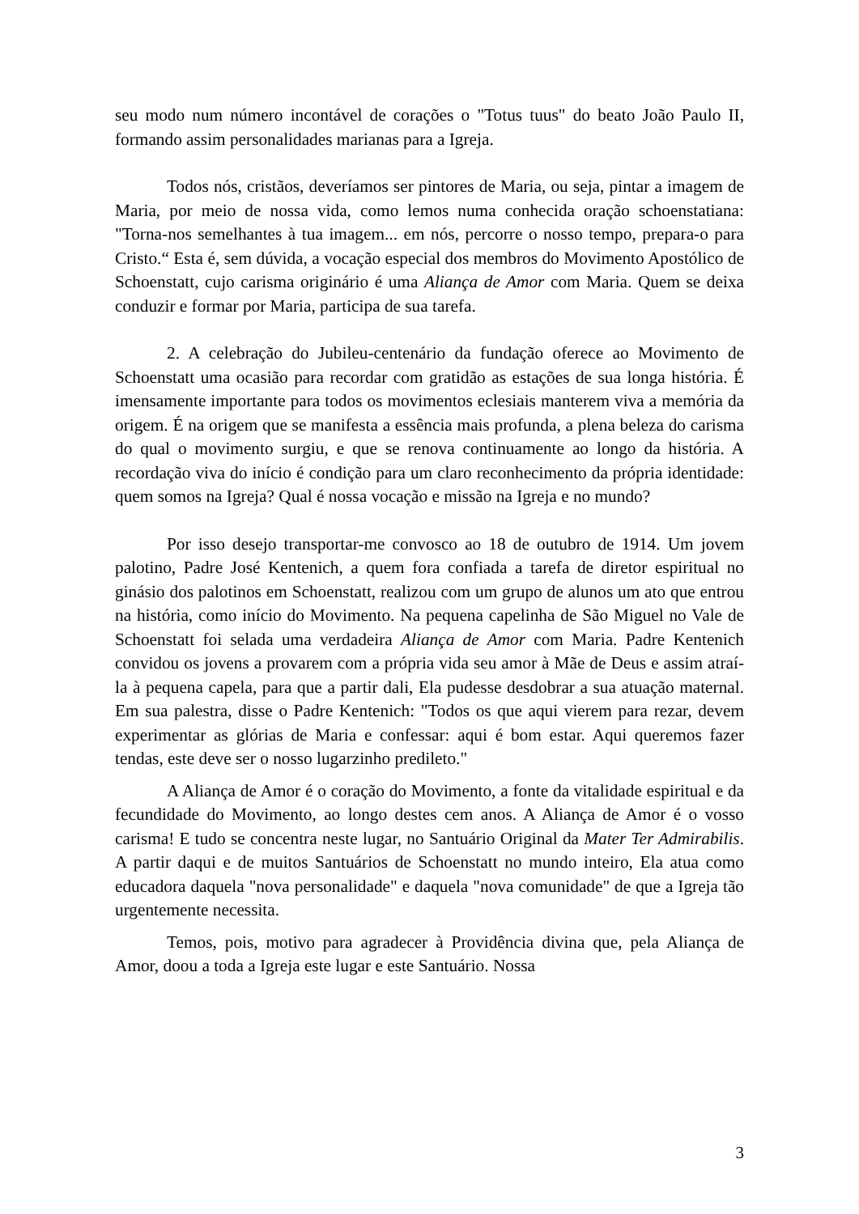seu modo num número incontável de corações o "Totus tuus" do beato João Paulo II, formando assim personalidades marianas para a Igreja.
Todos nós, cristãos, deveríamos ser pintores de Maria, ou seja, pintar a imagem de Maria, por meio de nossa vida, como lemos numa conhecida oração schoenstatiana: "Torna-nos semelhantes à tua imagem... em nós, percorre o nosso tempo, prepara-o para Cristo.“ Esta é, sem dúvida, a vocação especial dos membros do Movimento Apostólico de Schoenstatt, cujo carisma originário é uma Aliança de Amor com Maria. Quem se deixa conduzir e formar por Maria, participa de sua tarefa.
2. A celebração do Jubileu-centenário da fundação oferece ao Movimento de Schoenstatt uma ocasião para recordar com gratidão as estações de sua longa história. É imensamente importante para todos os movimentos eclesiais manterem viva a memória da origem. É na origem que se manifesta a essência mais profunda, a plena beleza do carisma do qual o movimento surgiu, e que se renova continuamente ao longo da história. A recordação viva do início é condição para um claro reconhecimento da própria identidade: quem somos na Igreja? Qual é nossa vocação e missão na Igreja e no mundo?
Por isso desejo transportar-me convosco ao 18 de outubro de 1914. Um jovem palotino, Padre José Kentenich, a quem fora confiada a tarefa de diretor espiritual no ginásio dos palotinos em Schoenstatt, realizou com um grupo de alunos um ato que entrou na história, como início do Movimento. Na pequena capelinha de São Miguel no Vale de Schoenstatt foi selada uma verdadeira Aliança de Amor com Maria. Padre Kentenich convidou os jovens a provarem com a própria vida seu amor à Mãe de Deus e assim atraí-la à pequena capela, para que a partir dali, Ela pudesse desdobrar a sua atuação maternal. Em sua palestra, disse o Padre Kentenich: "Todos os que aqui vierem para rezar, devem experimentar as glórias de Maria e confessar: aqui é bom estar. Aqui queremos fazer tendas, este deve ser o nosso lugarzinho predileto."
A Aliança de Amor é o coração do Movimento, a fonte da vitalidade espiritual e da fecundidade do Movimento, ao longo destes cem anos. A Aliança de Amor é o vosso carisma! E tudo se concentra neste lugar, no Santuário Original da Mater Ter Admirabilis. A partir daqui e de muitos Santuários de Schoenstatt no mundo inteiro, Ela atua como educadora daquela "nova personalidade" e daquela "nova comunidade" de que a Igreja tão urgentemente necessita.
Temos, pois, motivo para agradecer à Providência divina que, pela Aliança de Amor, doou a toda a Igreja este lugar e este Santuário. Nossa
3